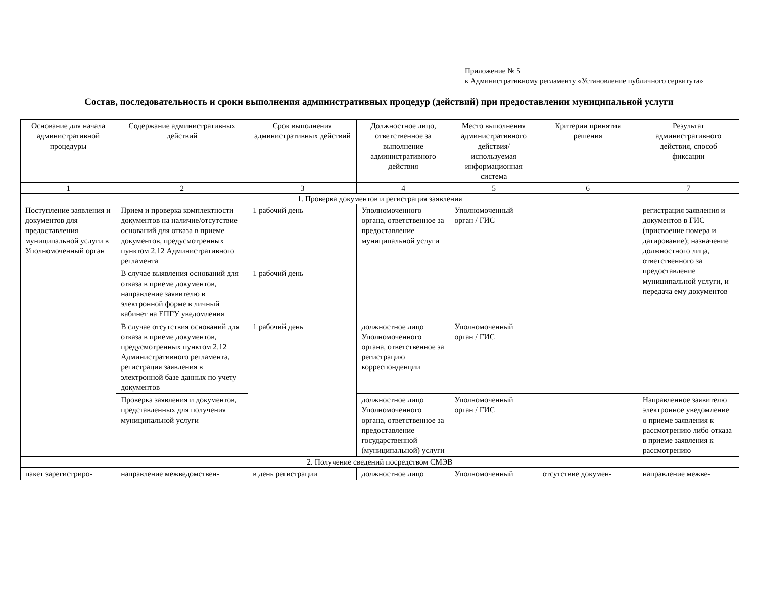Приложение № 5
к Административному регламенту «Установление публичного сервитута»
Состав, последовательность и сроки выполнения административных процедур (действий) при предоставлении муниципальной услуги
| Основание для начала административной процедуры | Содержание административных действий | Срок выполнения административных действий | Должностное лицо, ответственное за выполнение административного действия | Место выполнения административного действия/ используемая информационная система | Критерии принятия решения | Результат административного действия, способ фиксации |
| --- | --- | --- | --- | --- | --- | --- |
| 1 | 2 | 3 | 4 | 5 | 6 | 7 |
| 1. Проверка документов и регистрация заявления | | | | | | |
| Поступление заявления и документов для предоставления муниципальной услуги в Уполномоченный орган | Прием и проверка комплектности документов на наличие/отсутствие оснований для отказа в приеме документов, предусмотренных пунктом 2.12 Административного регламента | 1 рабочий день | Уполномоченного органа, ответственное за предоставление муниципальной услуги | Уполномоченный орган / ГИС | | регистрация заявления и документов в ГИС (присвоение номера и датирование); назначение должностного лица, ответственного за предоставление муниципальной услуги, и передача ему документов |
| | В случае выявления оснований для отказа в приеме документов, направление заявителю в электронной форме в личный кабинет на ЕПГУ уведомления | 1 рабочий день | | | | |
| | В случае отсутствия оснований для отказа в приеме документов, предусмотренных пунктом 2.12 Административного регламента, регистрация заявления в электронной базе данных по учету документов | 1 рабочий день | должностное лицо Уполномоченного органа, ответственное за регистрацию корреспонденции | Уполномоченный орган / ГИС | | |
| | Проверка заявления и документов, представленных для получения муниципальной услуги | | должностное лицо Уполномоченного органа, ответственное за предоставление государственной (муниципальной) услуги | Уполномоченный орган / ГИС | | Направленное заявителю электронное уведомление о приеме заявления к рассмотрению либо отказа в приеме заявления к рассмотрению |
| 2. Получение сведений посредством СМЭВ | | | | | | |
| пакет зарегистриро- | направление межведомствен- | в день регистрации | должностное лицо | Уполномоченный | отсутствие докумен- | направление межве- |